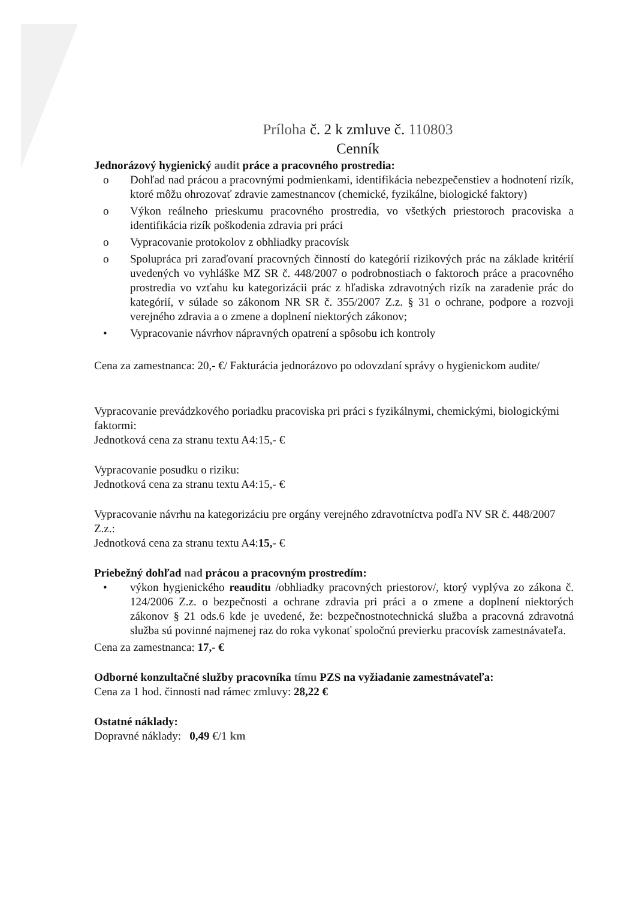Príloha č. 2 k zmluve č. 110803
Cenník
Jednorázový hygienický audit práce a pracovného prostredia:
o Dohľad nad prácou a pracovnými podmienkami, identifikácia nebezpečenstiev a hodnotení rizík, ktoré môžu ohrozovať zdravie zamestnancov (chemické, fyzikálne, biologické faktory)
o Výkon reálneho prieskumu pracovného prostredia, vo všetkých priestoroch pracoviska a identifikácia rizík poškodenia zdravia pri práci
o Vypracovanie protokolov z obhliadky pracovísk
o Spolupráca pri zaraďovaní pracovných činností do kategórií rizikových prác na základe kritérií uvedených vo vyhláške MZ SR č. 448/2007 o podrobnostiach o faktoroch práce a pracovného prostredia vo vzťahu ku kategorizácii prác z hľadiska zdravotných rizík na zaradenie prác do kategórií, v súlade so zákonom NR SR č. 355/2007 Z.z. § 31 o ochrane, podpore a rozvoji verejného zdravia a o zmene a doplnení niektorých zákonov;
• Vypracovanie návrhov nápravných opatrení a spôsobu ich kontroly
Cena za zamestnanca: 20,- €/ Fakturácia jednorázovo po odovzdaní správy o hygienickom audite/
Vypracovanie prevádzkového poriadku pracoviska pri práci s fyzikálnymi, chemickými, biologickými faktormi:
Jednotková cena za stranu textu A4:15,- €
Vypracovanie posudku o riziku:
Jednotková cena za stranu textu A4:15,- €
Vypracovanie návrhu na kategorizáciu pre orgány verejného zdravotníctva podľa NV SR č. 448/2007 Z.z.:
Jednotková cena za stranu textu A4:15,- €
Priebežný dohľad nad prácou a pracovným prostredím:
• výkon hygienického reauditu /obhliadky pracovných priestorov/, ktorý vyplýva zo zákona č. 124/2006 Z.z. o bezpečnosti a ochrane zdravia pri práci a o zmene a doplnení niektorých zákonov § 21 ods.6 kde je uvedené, že: bezpečnostnotechnická služba a pracovná zdravotná služba sú povinné najmenej raz do roka vykonať spoločnú previerku pracovísk zamestnávateľa.
Cena za zamestnanca: 17,- €
Odborné konzultačné služby pracovníka tímu PZS na vyžiadanie zamestnávateľa:
Cena za 1 hod. činnosti nad rámec zmluvy: 28,22 €
Ostatné náklady:
Dopravné náklady: 0,49 €/1 km